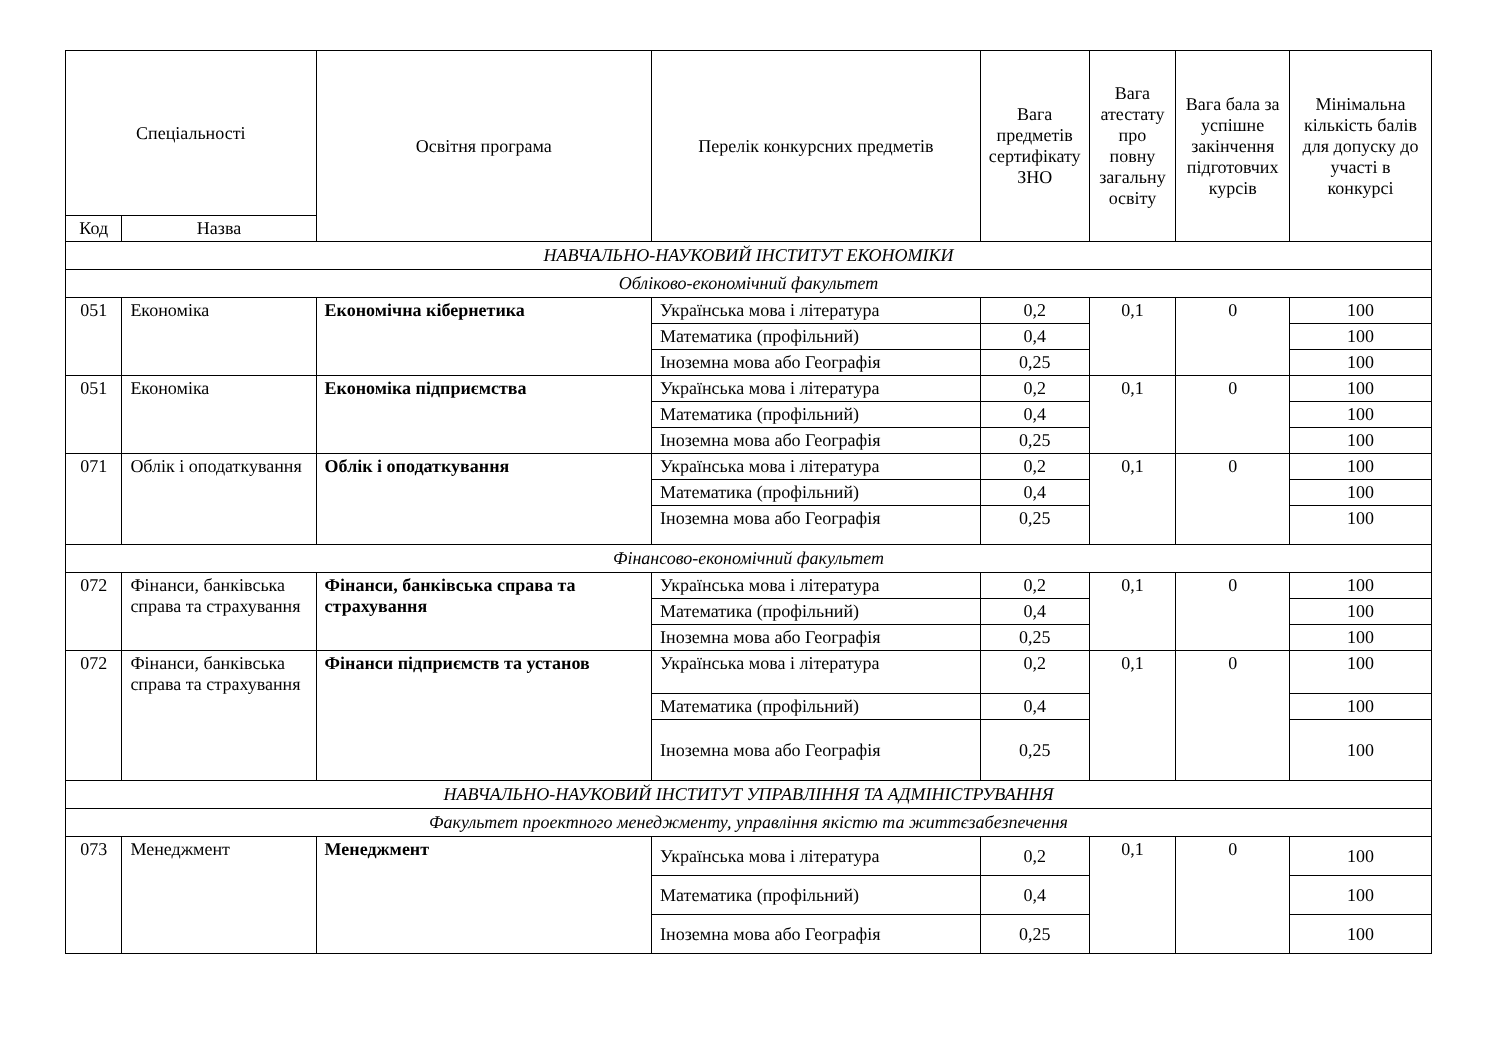| Спеціальності | | Освітня програма | Перелік конкурсних предметів | Вага предметів сертифікату ЗНО | Вага атестату про повну загальну освіту | Вага бала за успішне закінчення підготовчих курсів | Мінімальна кількість балів для допуску до участі в конкурсі |
| --- | --- | --- | --- | --- | --- | --- | --- |
| Код | Назва | | | | | | |
| НАВЧАЛЬНО-НАУКОВИЙ ІНСТИТУТ ЕКОНОМІКИ | | | | | | | |
| Обліково-економічний факультет | | | | | | | |
| 051 | Економіка | Економічна кібернетика | Українська мова і література | 0,2 | 0,1 | 0 | 100 |
| | | | Математика (профільний) | 0,4 | | | 100 |
| | | | Іноземна мова або Географія | 0,25 | | | 100 |
| 051 | Економіка | Економіка підприємства | Українська мова і література | 0,2 | 0,1 | 0 | 100 |
| | | | Математика (профільний) | 0,4 | | | 100 |
| | | | Іноземна мова або Географія | 0,25 | | | 100 |
| 071 | Облік і оподаткування | Облік і оподаткування | Українська мова і література | 0,2 | 0,1 | 0 | 100 |
| | | | Математика (профільний) | 0,4 | | | 100 |
| | | | Іноземна мова або Географія | 0,25 | | | 100 |
| Фінансово-економічний факультет | | | | | | | |
| 072 | Фінанси, банківська справа та страхування | Фінанси, банківська справа та страхування | Українська мова і література | 0,2 | 0,1 | 0 | 100 |
| | | | Математика (профільний) | 0,4 | | | 100 |
| | | | Іноземна мова або Географія | 0,25 | | | 100 |
| 072 | Фінанси, банківська справа та страхування | Фінанси підприємств та установ | Українська мова і література | 0,2 | 0,1 | 0 | 100 |
| | | | Математика (профільний) | 0,4 | | | 100 |
| | | | Іноземна мова або Географія | 0,25 | | | 100 |
| НАВЧАЛЬНО-НАУКОВИЙ ІНСТИТУТ УПРАВЛІННЯ ТА АДМІНІСТРУВАННЯ | | | | | | | |
| Факультет проектного менеджменту, управління якістю та життєзабезпечення | | | | | | | |
| 073 | Менеджмент | Менеджмент | Українська мова і література | 0,2 | 0,1 | 0 | 100 |
| | | | Математика (профільний) | 0,4 | | | 100 |
| | | | Іноземна мова або Географія | 0,25 | | | 100 |